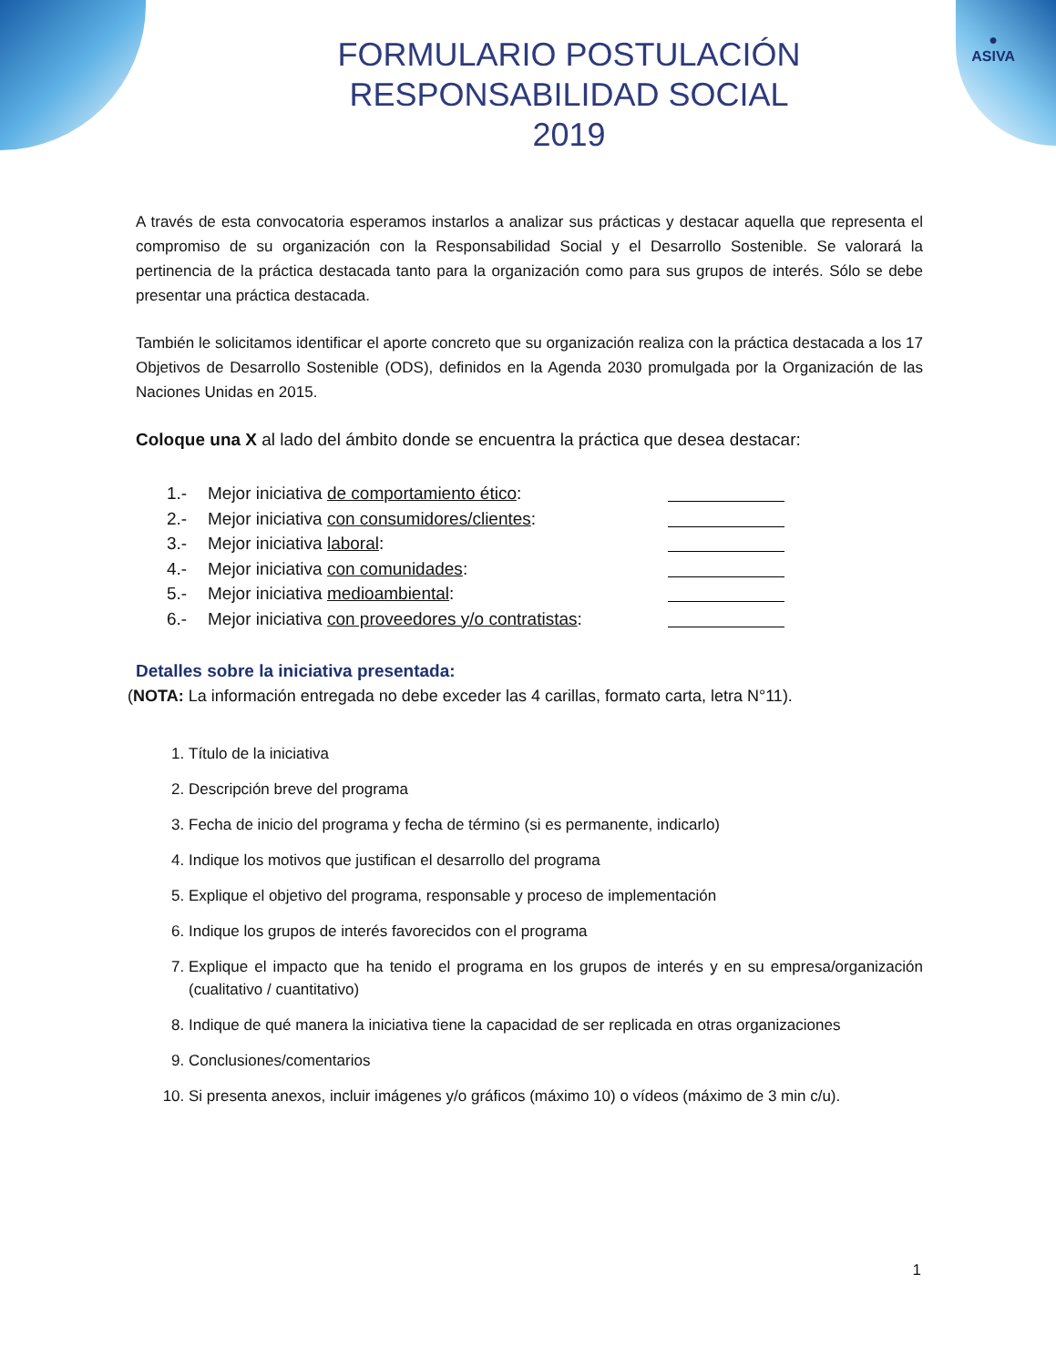●
ASIVA
FORMULARIO POSTULACIÓN
RESPONSABILIDAD SOCIAL
2019
A través de esta convocatoria esperamos instarlos a analizar sus prácticas y destacar aquella que representa el compromiso de su organización con la Responsabilidad Social y el Desarrollo Sostenible. Se valorará la pertinencia de la práctica destacada tanto para la organización como para sus grupos de interés. Sólo se debe presentar una práctica destacada.
También le solicitamos identificar el aporte concreto que su organización realiza con la práctica destacada a los 17 Objetivos de Desarrollo Sostenible (ODS), definidos en la Agenda 2030 promulgada por la Organización de las Naciones Unidas en 2015.
Coloque una X al lado del ámbito donde se encuentra la práctica que desea destacar:
1.- Mejor iniciativa de comportamiento ético:
2.- Mejor iniciativa con consumidores/clientes:
3.- Mejor iniciativa laboral:
4.- Mejor iniciativa con comunidades:
5.- Mejor iniciativa medioambiental:
6.- Mejor iniciativa con proveedores y/o contratistas:
Detalles sobre la iniciativa presentada:
(NOTA: La información entregada no debe exceder las 4 carillas, formato carta, letra N°11).
1. Título de la iniciativa
2. Descripción breve del programa
3. Fecha de inicio del programa y fecha de término (si es permanente, indicarlo)
4. Indique los motivos que justifican el desarrollo del programa
5. Explique el objetivo del programa, responsable y proceso de implementación
6. Indique los grupos de interés favorecidos con el programa
7. Explique el impacto que ha tenido el programa en los grupos de interés y en su empresa/organización (cualitativo / cuantitativo)
8. Indique de qué manera la iniciativa tiene la capacidad de ser replicada en otras organizaciones
9. Conclusiones/comentarios
10. Si presenta anexos, incluir imágenes y/o gráficos (máximo 10) o vídeos (máximo de 3 min c/u).
1